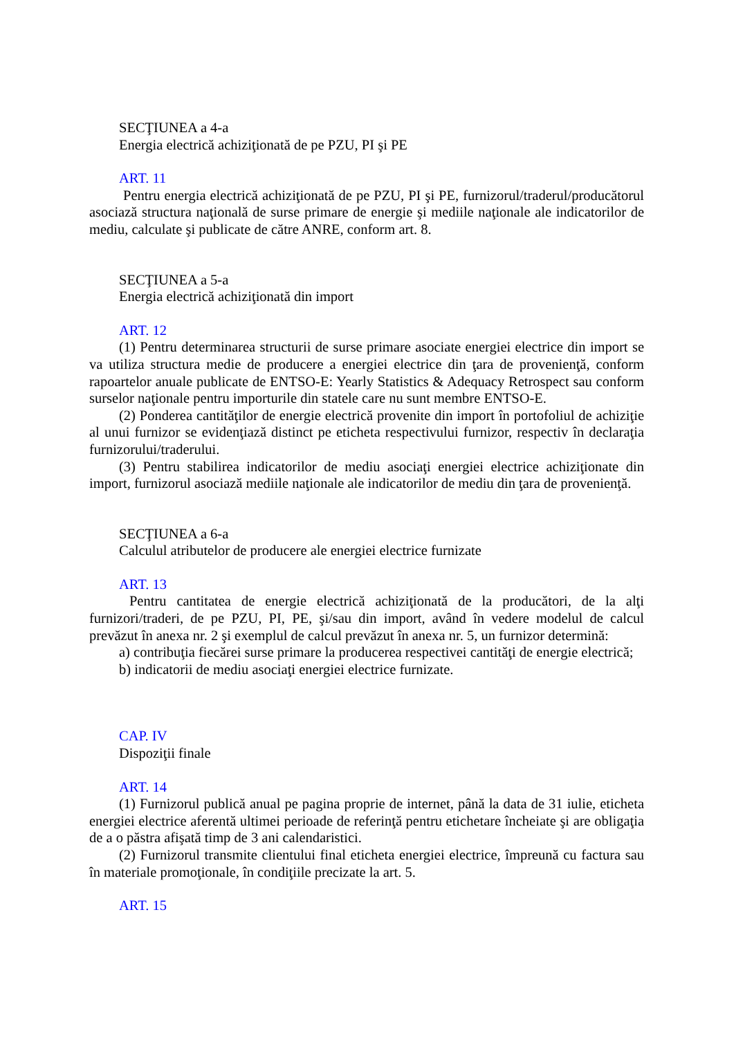SECŢIUNEA a 4-a
Energia electrică achiziţionată de pe PZU, PI şi PE
ART. 11
Pentru energia electrică achiziţionată de pe PZU, PI şi PE, furnizorul/traderul/producătorul asociază structura naţională de surse primare de energie şi mediile naţionale ale indicatorilor de mediu, calculate şi publicate de către ANRE, conform art. 8.
SECŢIUNEA a 5-a
Energia electrică achiziţionată din import
ART. 12
(1) Pentru determinarea structurii de surse primare asociate energiei electrice din import se va utiliza structura medie de producere a energiei electrice din ţara de provenienţă, conform rapoartelor anuale publicate de ENTSO-E: Yearly Statistics & Adequacy Retrospect sau conform surselor naţionale pentru importurile din statele care nu sunt membre ENTSO-E.
(2) Ponderea cantităţilor de energie electrică provenite din import în portofoliul de achiziţie al unui furnizor se evidenţiază distinct pe eticheta respectivului furnizor, respectiv în declaraţia furnizorului/traderului.
(3) Pentru stabilirea indicatorilor de mediu asociaţi energiei electrice achiziţionate din import, furnizorul asociază mediile naţionale ale indicatorilor de mediu din ţara de provenienţă.
SECŢIUNEA a 6-a
Calculul atributelor de producere ale energiei electrice furnizate
ART. 13
Pentru cantitatea de energie electrică achiziţionată de la producători, de la alţi furnizori/traderi, de pe PZU, PI, PE, şi/sau din import, având în vedere modelul de calcul prevăzut în anexa nr. 2 şi exemplul de calcul prevăzut în anexa nr. 5, un furnizor determină:
a) contribuţia fiecărei surse primare la producerea respectivei cantităţi de energie electrică;
b) indicatorii de mediu asociaţi energiei electrice furnizate.
CAP. IV
Dispoziţii finale
ART. 14
(1) Furnizorul publică anual pe pagina proprie de internet, până la data de 31 iulie, eticheta energiei electrice aferentă ultimei perioade de referinţă pentru etichetare încheiate şi are obligaţia de a o păstra afişată timp de 3 ani calendaristici.
(2) Furnizorul transmite clientului final eticheta energiei electrice, împreună cu factura sau în materiale promoţionale, în condiţiile precizate la art. 5.
ART. 15